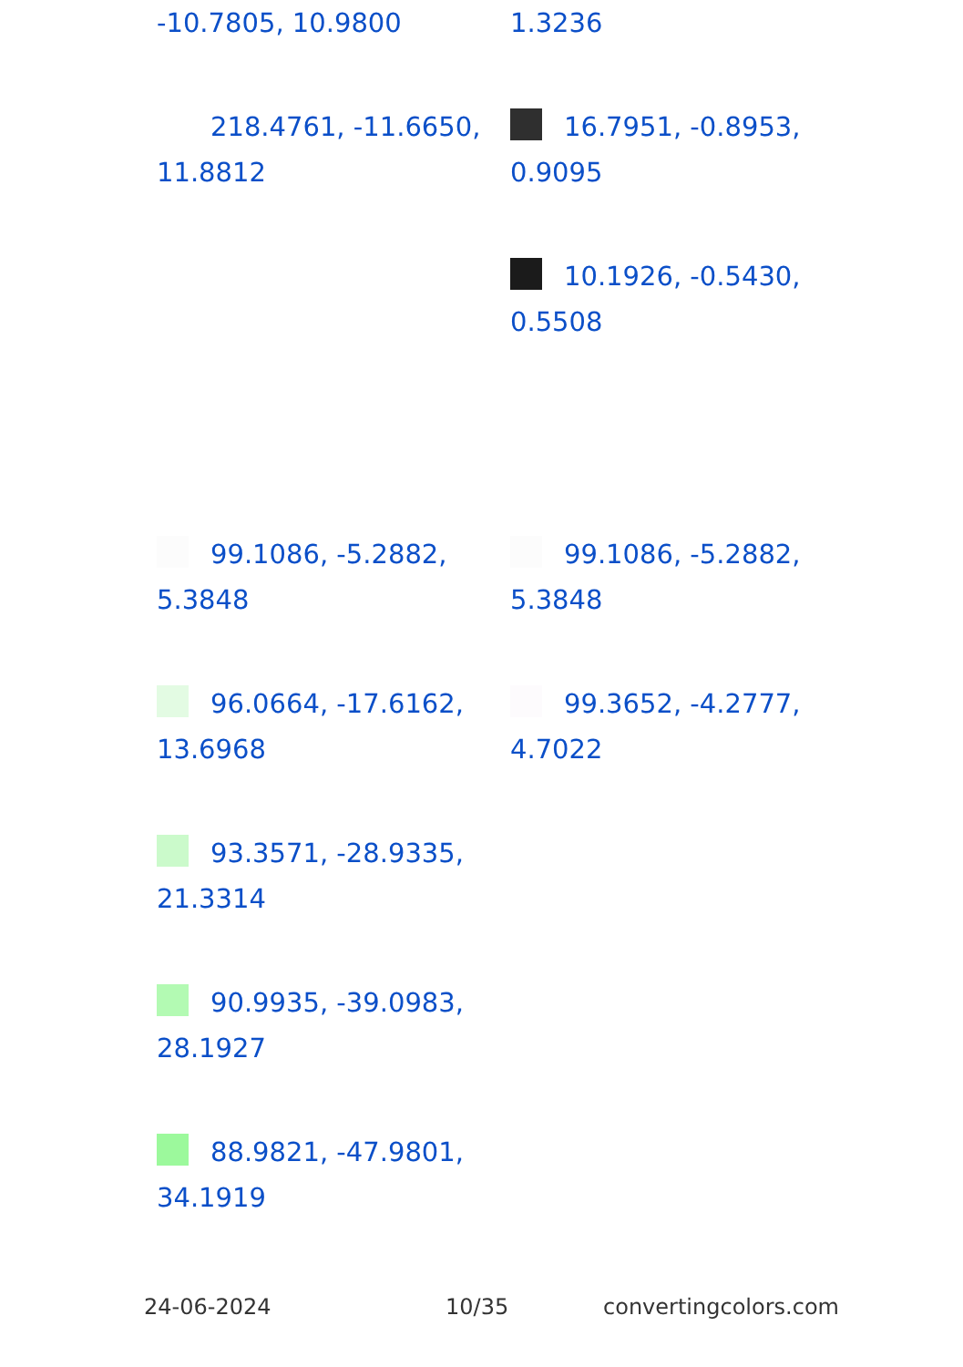-10.7805, 10.9800 1.3236
218.4761, -11.6650, 11.8812
16.7951, -0.8953, 0.9095
10.1926, -0.5430, 0.5508
99.1086, -5.2882, 5.3848
99.1086, -5.2882, 5.3848
96.0664, -17.6162, 13.6968
99.3652, -4.2777, 4.7022
93.3571, -28.9335, 21.3314
90.9935, -39.0983, 28.1927
88.9821, -47.9801, 34.1919
24-06-2024 10/35 convertingcolors.com